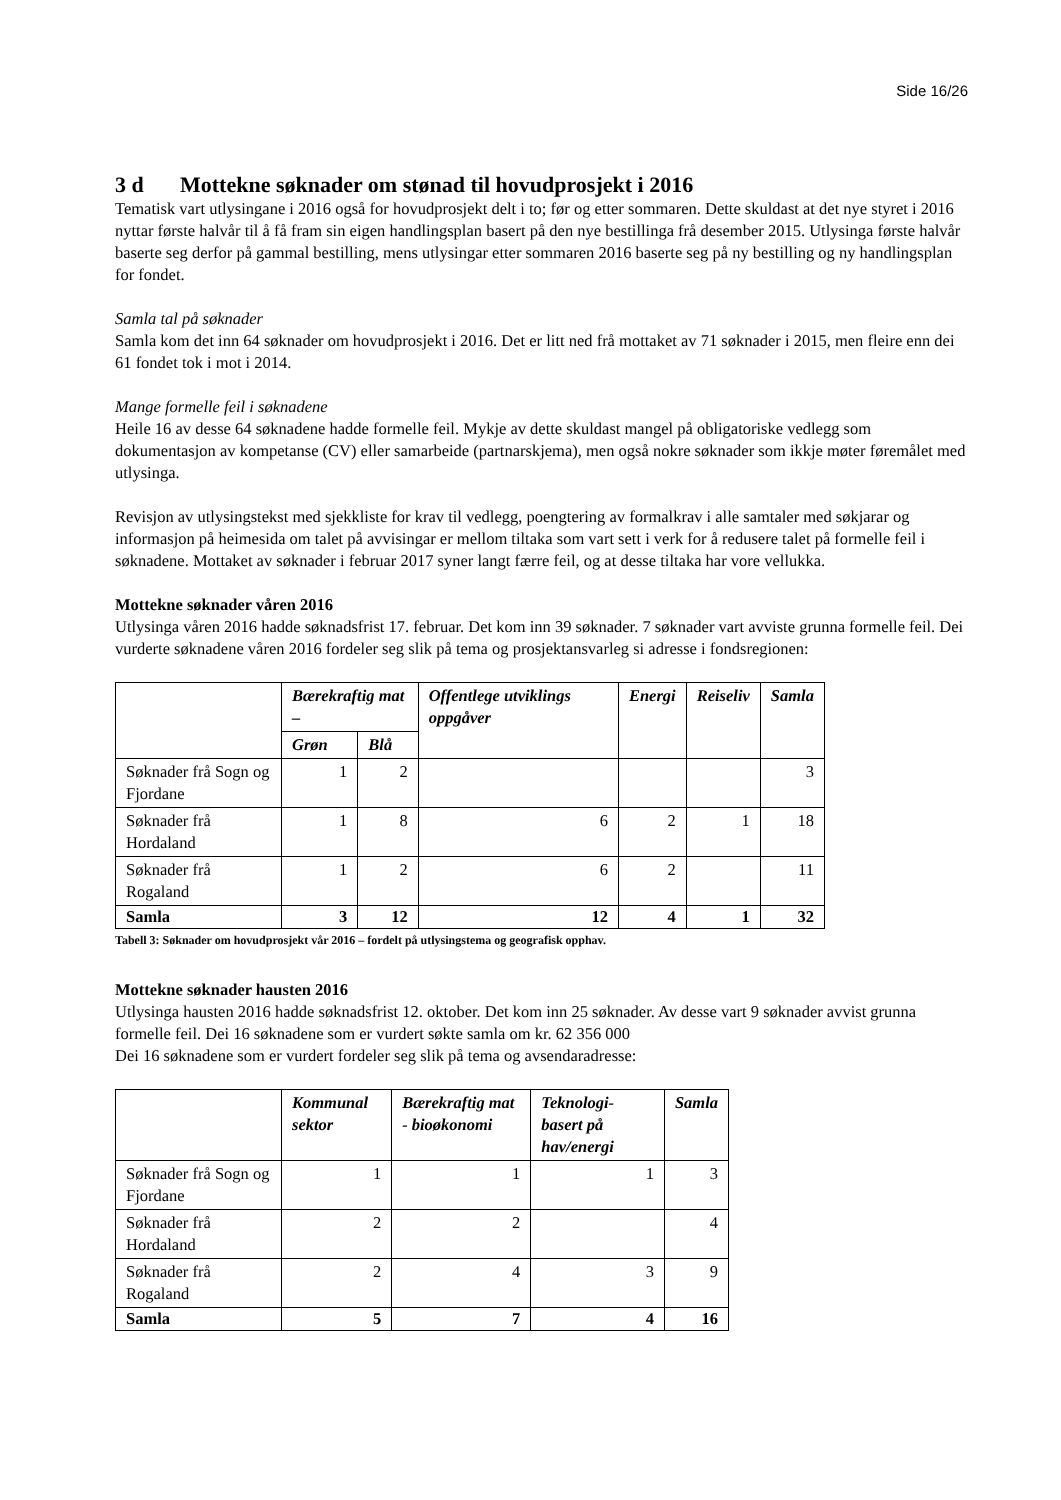Side 16/26
3 d Mottekne søknader om stønad til hovudprosjekt i 2016
Tematisk vart utlysingane i 2016 også for hovudprosjekt delt i to; før og etter sommaren. Dette skuldast at det nye styret i 2016 nyttar første halvår til å få fram sin eigen handlingsplan basert på den nye bestillinga frå desember 2015. Utlysinga første halvår baserte seg derfor på gammal bestilling, mens utlysingar etter sommaren 2016 baserte seg på ny bestilling og ny handlingsplan for fondet.
Samla tal på søknader
Samla kom det inn 64 søknader om hovudprosjekt i 2016. Det er litt ned frå mottaket av 71 søknader i 2015, men fleire enn dei 61 fondet tok i mot i 2014.
Mange formelle feil i søknadene
Heile 16 av desse 64 søknadene hadde formelle feil. Mykje av dette skuldast mangel på obligatoriske vedlegg som dokumentasjon av kompetanse (CV) eller samarbeide (partnarskjema), men også nokre søknader som ikkje møter føremålet med utlysinga.
Revisjon av utlysingstekst med sjekkliste for krav til vedlegg, poengtering av formalkrav i alle samtaler med søkjarar og informasjon på heimesida om talet på avvisingar er mellom tiltaka som vart sett i verk for å redusere talet på formelle feil i søknadene. Mottaket av søknader i februar 2017 syner langt færre feil, og at desse tiltaka har vore vellukka.
Mottekne søknader våren 2016
Utlysinga våren 2016 hadde søknadsfrist 17. februar. Det kom inn 39 søknader. 7 søknader vart avviste grunna formelle feil. Dei vurderte søknadene våren 2016 fordeler seg slik på tema og prosjektansvarleg si adresse i fondsregionen:
| | Bærekraftig mat – | | Offentlege utviklings oppgåver | Energi | Reiseliv | Samla |
| --- | --- | --- | --- | --- | --- | --- |
| | Grøn | Blå | | | | |
| Søknader frå Sogn og Fjordane | 1 | 2 | | | | 3 |
| Søknader frå Hordaland | 1 | 8 | 6 | 2 | 1 | 18 |
| Søknader frå Rogaland | 1 | 2 | 6 | 2 | | 11 |
| Samla | 3 | 12 | 12 | 4 | 1 | 32 |
Tabell 3: Søknader om hovudprosjekt vår 2016 – fordelt på utlysingstema og geografisk opphav.
Mottekne søknader hausten 2016
Utlysinga hausten 2016 hadde søknadsfrist 12. oktober. Det kom inn 25 søknader. Av desse vart 9 søknader avvist grunna formelle feil. Dei 16 søknadene som er vurdert søkte samla om kr. 62 356 000
Dei 16 søknadene som er vurdert fordeler seg slik på tema og avsendaradresse:
| | Kommunal sektor | Bærekraftig mat - bioøkonomi | Teknologi-basert på hav/energi | Samla |
| --- | --- | --- | --- | --- |
| Søknader frå Sogn og Fjordane | 1 | 1 | 1 | 3 |
| Søknader frå Hordaland | 2 | 2 | | 4 |
| Søknader frå Rogaland | 2 | 4 | 3 | 9 |
| Samla | 5 | 7 | 4 | 16 |